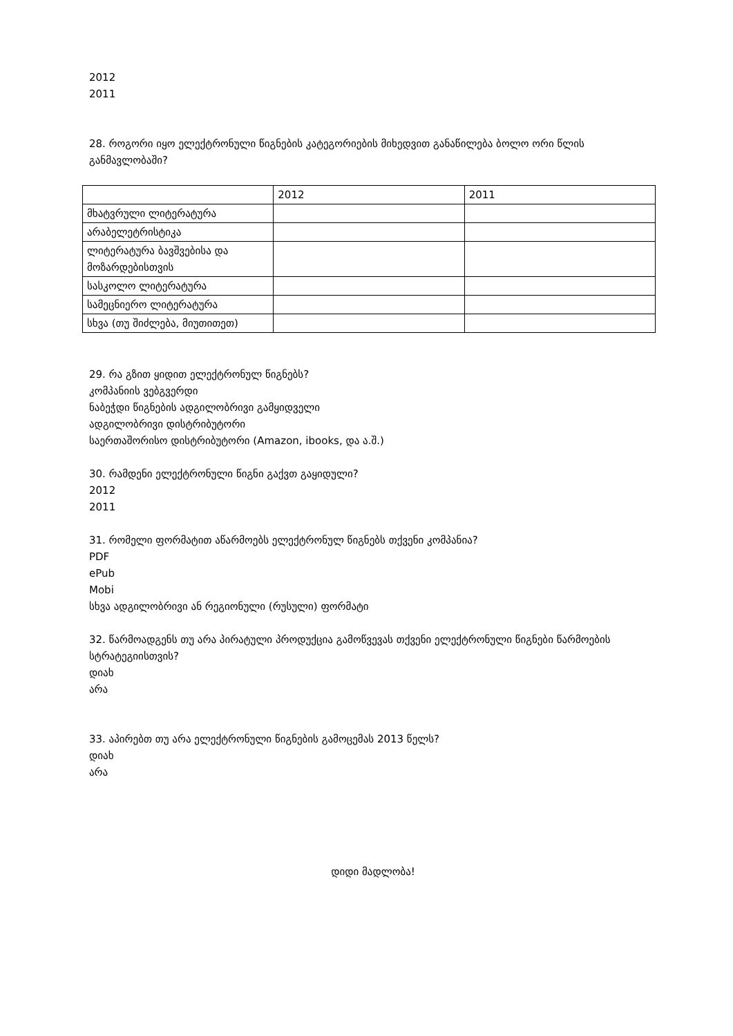2012
2011
28. როგორი იყო ელექტრონული წიგნების კატეგორიების მიხედვით განაწილება ბოლო ორი წლის განმავლობაში?
| | 2012 | 2011 |
| მხატვრული ლიტერატურა | | |
| არაბელეტრისტიკა | | |
| ლიტერატურა ბავშვებისა და მოზარდებისთვის | | |
| სასკოლო ლიტერატურა | | |
| სამეცნიერო ლიტერატურა | | |
| სხვა (თუ შიძლება, მიუთითეთ) | | |
29. რა გზით ყიდით ელექტრონულ წიგნებს?
კომპანიის ვებგვერდი
ნაბეჭდი წიგნების ადგილობრივი გამყიდველი
ადგილობრივი დისტრიბუტორი
საერთაშორისო დისტრიბუტორი (Amazon, ibooks, და ა.შ.)
30. რამდენი ელექტრონული წიგნი გაქვთ გაყიდული?
2012
2011
31. რომელი ფორმატით აწარმოებს ელექტრონულ წიგნებს თქვენი კომპანია?
PDF
ePub
Mobi
სხვა ადგილობრივი ან რეგიონული (რუსული) ფორმატი
32. წარმოადგენს თუ არა პირატული პროდუქცია გამოწვევას თქვენი ელექტრონული წიგნები წარმოების სტრატეგიისთვის?
დიახ
არა
33. აპირებთ თუ არა ელექტრონული წიგნების გამოცემას 2013 წელს?
დიახ
არა
დიდი მადლობა!